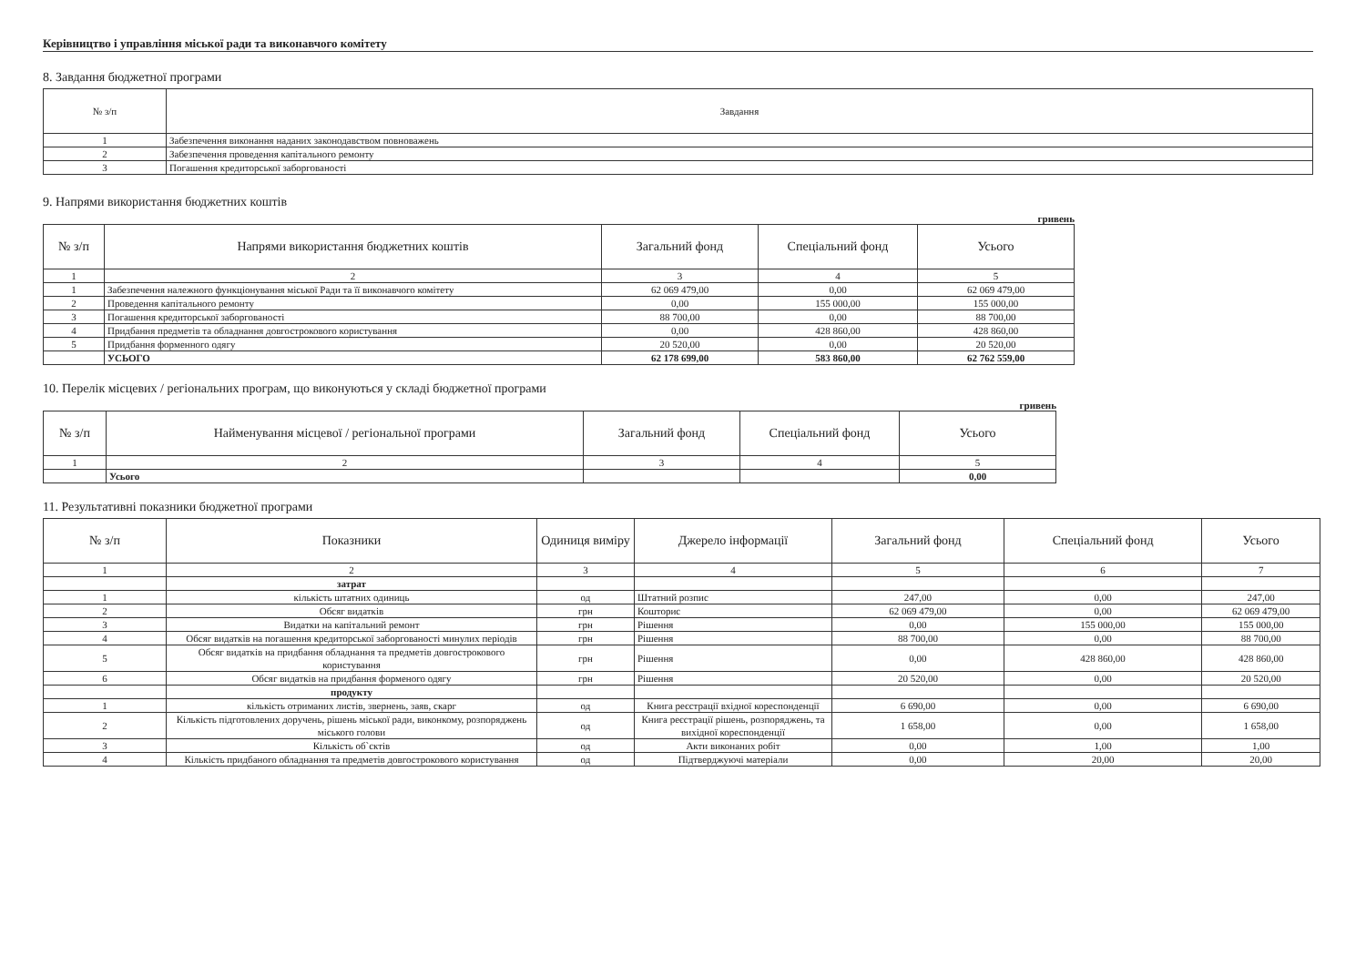Керівництво і управління міської ради та виконавчого комітету
8. Завдання бюджетної програми
| № з/п | Завдання |
| --- | --- |
| 1 | Забезпечення виконання наданих законодавством повноважень |
| 2 | Забезпечення проведення капітального ремонту |
| 3 | Погашення кредиторської заборгованості |
9. Напрями використання бюджетних коштів
гривень
| № з/п | Напрями використання бюджетних коштів | Загальний фонд | Спеціальний фонд | Усього |
| --- | --- | --- | --- | --- |
| 1 | 2 | 3 | 4 | 5 |
| 1 | Забезпечення належного функціонування міської Ради та її виконавчого комітету | 62 069 479,00 | 0,00 | 62 069 479,00 |
| 2 | Проведення капітального ремонту | 0,00 | 155 000,00 | 155 000,00 |
| 3 | Погашення кредиторської заборгованості | 88 700,00 | 0,00 | 88 700,00 |
| 4 | Придбання предметів та обладнання довгострокового користування | 0,00 | 428 860,00 | 428 860,00 |
| 5 | Придбання форменного одягу | 20 520,00 | 0,00 | 20 520,00 |
| | УСЬОГО | 62 178 699,00 | 583 860,00 | 62 762 559,00 |
10. Перелік місцевих / регіональних програм, що виконуються у складі бюджетної програми
гривень
| № з/п | Найменування місцевої / регіональної програми | Загальний фонд | Спеціальний фонд | Усього |
| --- | --- | --- | --- | --- |
| 1 | 2 | 3 | 4 | 5 |
| | Усього | | | 0,00 |
11. Результативні показники бюджетної програми
| № з/п | Показники | Одиниця виміру | Джерело інформації | Загальний фонд | Спеціальний фонд | Усього |
| --- | --- | --- | --- | --- | --- | --- |
| 1 | 2 | 3 | 4 | 5 | 6 | 7 |
| | затрат | | | | | |
| 1 | кількість штатних одиниць | од | Штатний розпис | 247,00 | 0,00 | 247,00 |
| 2 | Обсяг видатків | грн | Кошторис | 62 069 479,00 | 0,00 | 62 069 479,00 |
| 3 | Видатки на капітальний ремонт | грн | Рішення | 0,00 | 155 000,00 | 155 000,00 |
| 4 | Обсяг видатків на погашення кредиторської заборгованості минулих періодів | грн | Рішення | 88 700,00 | 0,00 | 88 700,00 |
| 5 | Обсяг видатків на придбання обладнання та предметів довгострокового користування | грн | Рішення | 0,00 | 428 860,00 | 428 860,00 |
| 6 | Обсяг видатків на придбання форменого одягу | грн | Рішення | 20 520,00 | 0,00 | 20 520,00 |
| | продукту | | | | | |
| 1 | кількість отриманих листів, звернень, заяв, скарг | од | Книга реєстрації вхідної кореспонденції | 6 690,00 | 0,00 | 6 690,00 |
| 2 | Кількість підготовлених доручень, рішень міської ради, виконкому, розпоряджень міського голови | од | Книга реєстрації рішень, розпоряджень, та вихідної кореспонденції | 1 658,00 | 0,00 | 1 658,00 |
| 3 | Кількість об`єктів | од | Акти виконаних робіт | 0,00 | 1,00 | 1,00 |
| 4 | Кількість придбаного обладнання та предметів довгострокового користування | од | Підтверджуючі матеріали | 0,00 | 20,00 | 20,00 |